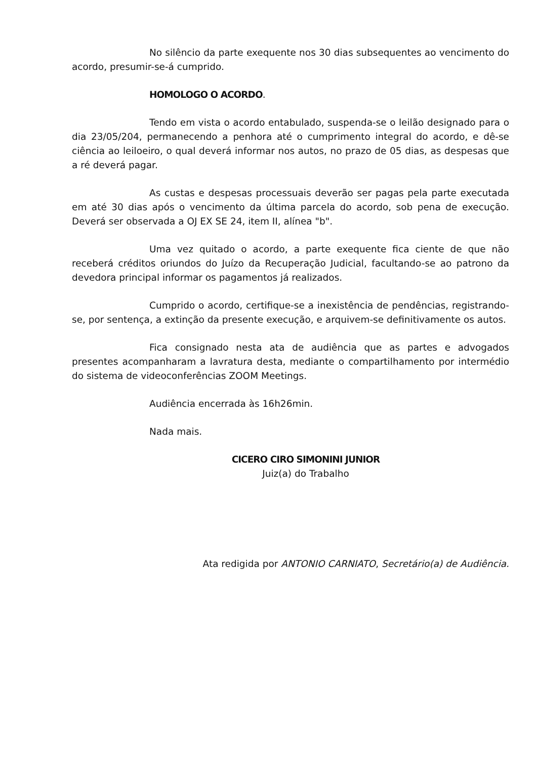No silêncio da parte exequente nos 30 dias subsequentes ao vencimento do acordo, presumir-se-á cumprido.
HOMOLOGO O ACORDO.
Tendo em vista o acordo entabulado, suspenda-se o leilão designado para o dia 23/05/204, permanecendo a penhora até o cumprimento integral do acordo, e dê-se ciência ao leiloeiro, o qual deverá informar nos autos, no prazo de 05 dias, as despesas que a ré deverá pagar.
As custas e despesas processuais deverão ser pagas pela parte executada em até 30 dias após o vencimento da última parcela do acordo, sob pena de execução. Deverá ser observada a OJ EX SE 24, item II, alínea "b".
Uma vez quitado o acordo, a parte exequente fica ciente de que não receberá créditos oriundos do Juízo da Recuperação Judicial, facultando-se ao patrono da devedora principal informar os pagamentos já realizados.
Cumprido o acordo, certifique-se a inexistência de pendências, registrando-se, por sentença, a extinção da presente execução, e arquivem-se definitivamente os autos.
Fica consignado nesta ata de audiência que as partes e advogados presentes acompanharam a lavratura desta, mediante o compartilhamento por intermédio do sistema de videoconferências ZOOM Meetings.
Audiência encerrada às 16h26min.
Nada mais.
CICERO CIRO SIMONINI JUNIOR
Juiz(a) do Trabalho
Ata redigida por ANTONIO CARNIATO, Secretário(a) de Audiência.